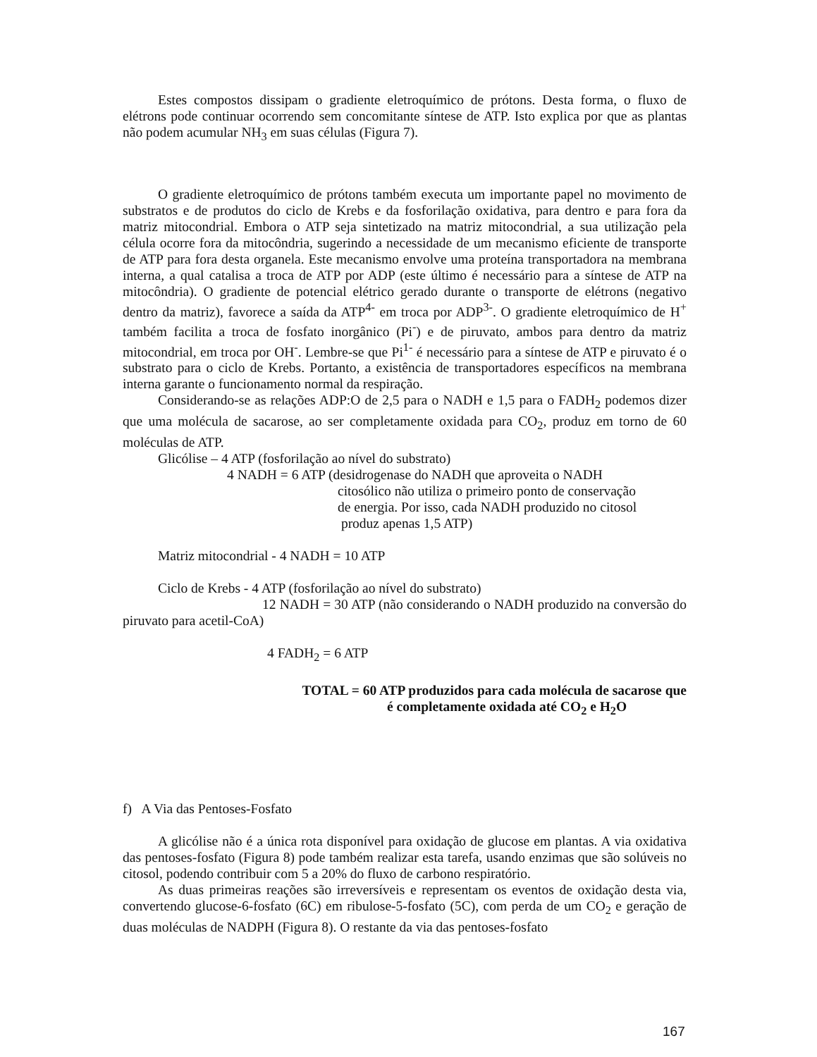Estes compostos dissipam o gradiente eletroquímico de prótons. Desta forma, o fluxo de elétrons pode continuar ocorrendo sem concomitante síntese de ATP. Isto explica por que as plantas não podem acumular NH<sub>3</sub> em suas células (Figura 7).
O gradiente eletroquímico de prótons também executa um importante papel no movimento de substratos e de produtos do ciclo de Krebs e da fosforilação oxidativa, para dentro e para fora da matriz mitocondrial. Embora o ATP seja sintetizado na matriz mitocondrial, a sua utilização pela célula ocorre fora da mitocôndria, sugerindo a necessidade de um mecanismo eficiente de transporte de ATP para fora desta organela. Este mecanismo envolve uma proteína transportadora na membrana interna, a qual catalisa a troca de ATP por ADP (este último é necessário para a síntese de ATP na mitocôndria). O gradiente de potencial elétrico gerado durante o transporte de elétrons (negativo dentro da matriz), favorece a saída da ATP<sup>4-</sup> em troca por ADP<sup>3-</sup>. O gradiente eletroquímico de H<sup>+</sup> também facilita a troca de fosfato inorgânico (Pi<sup>-</sup>) e de piruvato, ambos para dentro da matriz mitocondrial, em troca por OH<sup>-</sup>. Lembre-se que Pi<sup>1-</sup> é necessário para a síntese de ATP e piruvato é o substrato para o ciclo de Krebs. Portanto, a existência de transportadores específicos na membrana interna garante o funcionamento normal da respiração.
Considerando-se as relações ADP:O de 2,5 para o NADH e 1,5 para o FADH<sub>2</sub> podemos dizer que uma molécula de sacarose, ao ser completamente oxidada para CO<sub>2</sub>, produz em torno de 60 moléculas de ATP.
Glicólise – 4 ATP (fosforilação ao nível do substrato)
4 NADH = 6 ATP (desidrogenase do NADH que aproveita o NADH
citosólico não utiliza o primeiro ponto de conservação
de energia. Por isso, cada NADH produzido no citosol
produz apenas 1,5 ATP)
Matriz mitocondrial - 4 NADH = 10 ATP
Ciclo de Krebs - 4 ATP (fosforilação ao nível do substrato)
12 NADH = 30 ATP (não considerando o NADH produzido na conversão do piruvato para acetil-CoA)
4 FADH<sub>2</sub> = 6 ATP
TOTAL = 60 ATP produzidos para cada molécula de sacarose que
é completamente oxidada até CO<sub>2</sub> e H<sub>2</sub>O
f) A Via das Pentoses-Fosfato
A glicólise não é a única rota disponível para oxidação de glucose em plantas. A via oxidativa das pentoses-fosfato (Figura 8) pode também realizar esta tarefa, usando enzimas que são solúveis no citosol, podendo contribuir com 5 a 20% do fluxo de carbono respiratório.
As duas primeiras reações são irreversíveis e representam os eventos de oxidação desta via, convertendo glucose-6-fosfato (6C) em ribulose-5-fosfato (5C), com perda de um CO<sub>2</sub> e geração de duas moléculas de NADPH (Figura 8). O restante da via das pentoses-fosfato
167